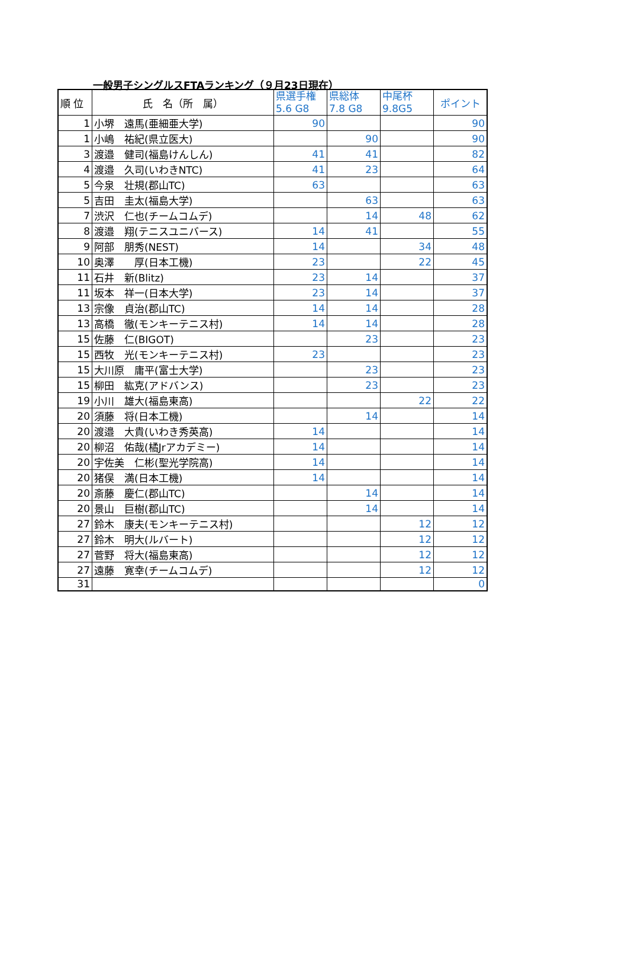一般男子シングルスFTAランキング（９月23日現在）
| 順 位 | 氏 名（所 属） | 県選手権 5.6 G8 | 県総体 7.8 G8 | 中尾杯 9.8G5 | ポイント |
| --- | --- | --- | --- | --- | --- |
| 1 | 小堺 遠馬(亜細亜大学) | 90 | | | 90 |
| 1 | 小嶋 祐紀(県立医大) | | 90 | | 90 |
| 3 | 渡邉 健司(福島けんしん) | 41 | 41 | | 82 |
| 4 | 渡邉 久司(いわきNTC) | 41 | 23 | | 64 |
| 5 | 今泉 壮規(郡山TC) | 63 | | | 63 |
| 5 | 吉田 圭太(福島大学) | | 63 | | 63 |
| 7 | 渋沢 仁也(チームコムデ) | | 14 | 48 | 62 |
| 8 | 渡邉 翔(テニスユニバース) | 14 | 41 | | 55 |
| 9 | 阿部 朋秀(NEST) | 14 | | 34 | 48 |
| 10 | 奥澤 厚(日本工機) | 23 | | 22 | 45 |
| 11 | 石井 新(Blitz) | 23 | 14 | | 37 |
| 11 | 坂本 祥一(日本大学) | 23 | 14 | | 37 |
| 13 | 宗像 貞治(郡山TC) | 14 | 14 | | 28 |
| 13 | 高橋 徹(モンキーテニス村) | 14 | 14 | | 28 |
| 15 | 佐藤 仁(BIGOT) | | 23 | | 23 |
| 15 | 西牧 光(モンキーテニス村) | 23 | | | 23 |
| 15 | 大川原 庸平(富士大学) | | 23 | | 23 |
| 15 | 柳田 紘克(アドバンス) | | 23 | | 23 |
| 19 | 小川 雄大(福島東高) | | | 22 | 22 |
| 20 | 須藤 将(日本工機) | | 14 | | 14 |
| 20 | 渡邉 大貴(いわき秀英高) | 14 | | | 14 |
| 20 | 柳沼 佑哉(橘Jrアカデミー) | 14 | | | 14 |
| 20 | 宇佐美 仁彬(聖光学院高) | 14 | | | 14 |
| 20 | 猪俣 満(日本工機) | 14 | | | 14 |
| 20 | 斎藤 慶仁(郡山TC) | | 14 | | 14 |
| 20 | 景山 巨樹(郡山TC) | | 14 | | 14 |
| 27 | 鈴木 康夫(モンキーテニス村) | | | 12 | 12 |
| 27 | 鈴木 明大(ルバート) | | | 12 | 12 |
| 27 | 菅野 将大(福島東高) | | | 12 | 12 |
| 27 | 遠藤 寛幸(チームコムデ) | | | 12 | 12 |
| 31 | | | | | 0 |